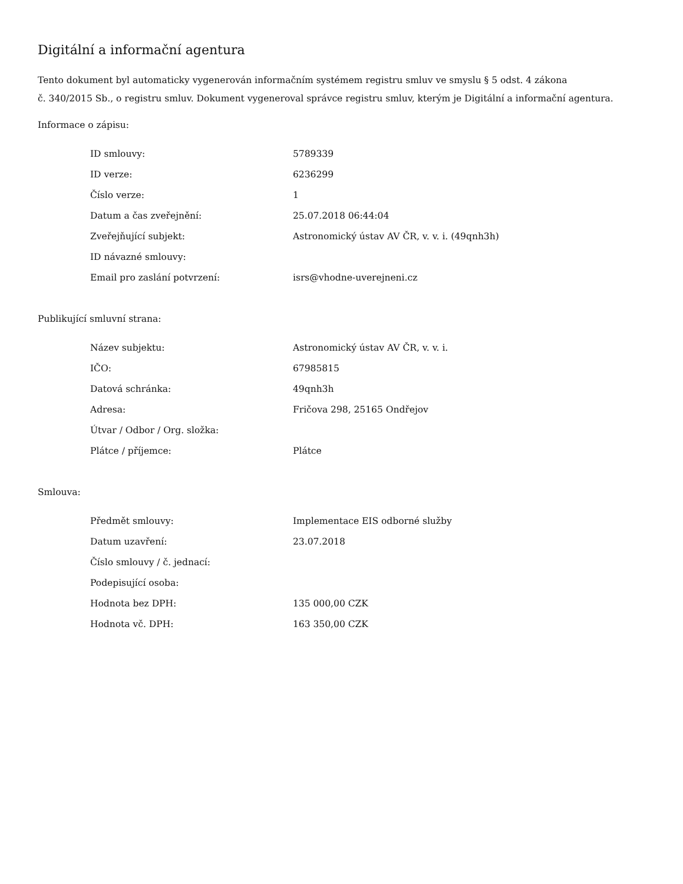Digitální a informační agentura
Tento dokument byl automaticky vygenerován informačním systémem registru smluv ve smyslu § 5 odst. 4 zákona
č. 340/2015 Sb., o registru smluv. Dokument vygeneroval správce registru smluv, kterým je Digitální a informační agentura.
Informace o zápisu:
| ID smlouvy: | 5789339 |
| ID verze: | 6236299 |
| Číslo verze: | 1 |
| Datum a čas zveřejnění: | 25.07.2018 06:44:04 |
| Zveřejňující subjekt: | Astronomický ústav AV ČR, v. v. i. (49qnh3h) |
| ID návazné smlouvy: | |
| Email pro zaslání potvrzení: | isrs@vhodne-uverejneni.cz |
Publikující smluvní strana:
| Název subjektu: | Astronomický ústav AV ČR, v. v. i. |
| IČO: | 67985815 |
| Datová schránka: | 49qnh3h |
| Adresa: | Fričova 298, 25165 Ondřejov |
| Útvar / Odbor / Org. složka: | |
| Plátce / příjemce: | Plátce |
Smlouva:
| Předmět smlouvy: | Implementace EIS odborné služby |
| Datum uzavření: | 23.07.2018 |
| Číslo smlouvy / č. jednací: | |
| Podepisující osoba: | |
| Hodnota bez DPH: | 135 000,00 CZK |
| Hodnota vč. DPH: | 163 350,00 CZK |